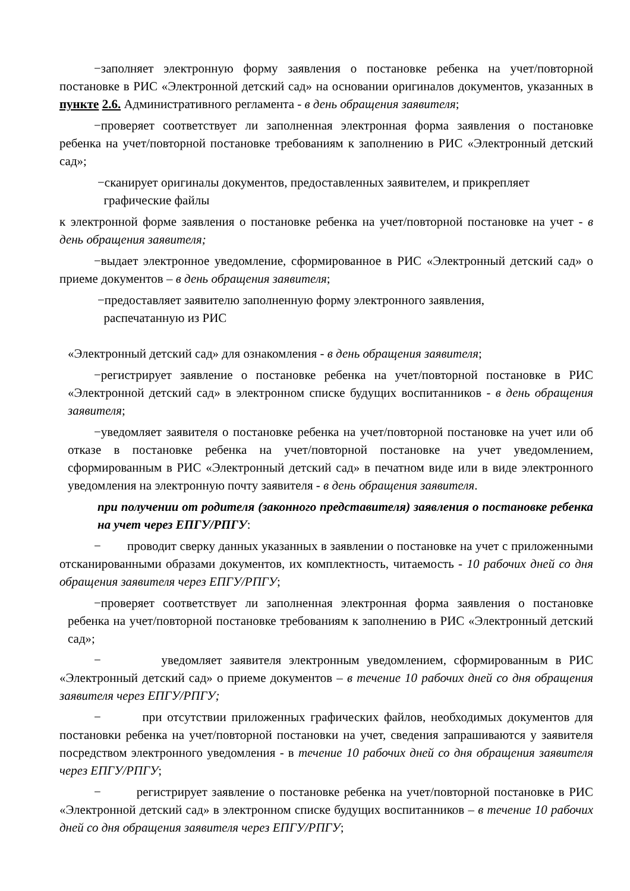−заполняет электронную форму заявления о постановке ребенка на учет/повторной постановке в РИС «Электронной детский сад» на основании оригиналов документов, указанных в пункте 2.6. Административного регламента - в день обращения заявителя;
−проверяет соответствует ли заполненная электронная форма заявления о постановке ребенка на учет/повторной постановке требованиям к заполнению в РИС «Электронный детский сад»;
−сканирует оригиналы документов, предоставленных заявителем, и прикрепляет
графические файлы
к электронной форме заявления о постановке ребенка на учет/повторной постановке на учет - в день обращения заявителя;
−выдает электронное уведомление, сформированное в РИС «Электронный детский сад» о приеме документов – в день обращения заявителя;
−предоставляет заявителю заполненную форму электронного заявления,
распечатанную из РИС
«Электронный детский сад» для ознакомления - в день обращения заявителя;
−регистрирует заявление о постановке ребенка на учет/повторной постановке в РИС «Электронной детский сад» в электронном списке будущих воспитанников - в день обращения заявителя;
−уведомляет заявителя о постановке ребенка на учет/повторной постановке на учет или об отказе в постановке ребенка на учет/повторной постановке на учет уведомлением, сформированным в РИС «Электронный детский сад» в печатном виде или в виде электронного уведомления на электронную почту заявителя - в день обращения заявителя.
при получении от родителя (законного представителя) заявления о постановке ребенка на учет через ЕПГУ/РПГУ:
− проводит сверку данных указанных в заявлении о постановке на учет с приложенными отсканированными образами документов, их комплектность, читаемость - 10 рабочих дней со дня обращения заявителя через ЕПГУ/РПГУ;
−проверяет соответствует ли заполненная электронная форма заявления о постановке ребенка на учет/повторной постановке требованиям к заполнению в РИС «Электронный детский сад»;
− уведомляет заявителя электронным уведомлением, сформированным в РИС «Электронный детский сад» о приеме документов – в течение 10 рабочих дней со дня обращения заявителя через ЕПГУ/РПГУ;
− при отсутствии приложенных графических файлов, необходимых документов для постановки ребенка на учет/повторной постановки на учет, сведения запрашиваются у заявителя посредством электронного уведомления - в течение 10 рабочих дней со дня обращения заявителя через ЕПГУ/РПГУ;
− регистрирует заявление о постановке ребенка на учет/повторной постановке в РИС «Электронной детский сад» в электронном списке будущих воспитанников – в течение 10 рабочих дней со дня обращения заявителя через ЕПГУ/РПГУ;